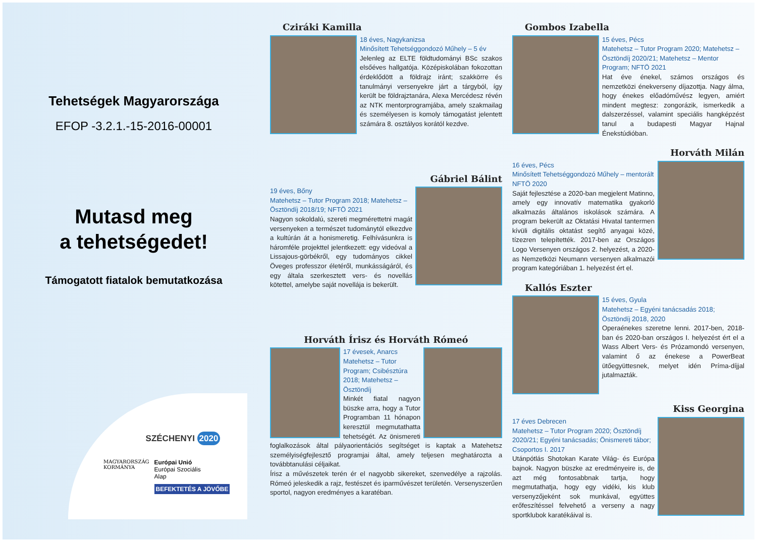Tehetségek Magyarországa
EFOP -3.2.1.-15-2016-00001
Mutasd meg
a tehetségedet!
Támogatott fiatalok bemutatkozása
SZÉCHENYI 2020
MAGYARORSZÁG
KORMÁNYA
Európai Unió
Európai Szociális
Alap
BEFEKTETÉS A JÖVŐBE
Cziráki Kamilla
18 éves, Nagykanizsa
Minősített Tehetséggondozó Műhely – 5 év
Jelenleg az ELTE földtudományi BSc szakos elsőéves hallgatója. Középiskolában fokozottan érdeklődött a földrajz iránt; szakkörre és tanulmányi versenyekre járt a tárgyból, így került be földrajztanára, Alexa Mercédesz révén az NTK mentorprogramjába, amely szakmailag és személyesen is komoly támogatást jelentett számára 8. osztályos korától kezdve.
Gábriel Bálint
19 éves, Bőny
Matehetsz – Tutor Program 2018; Matehetsz – Ösztöndíj 2018/19; NFTÖ 2021
Nagyon sokoldalú, szereti megmérettetni magát versenyeken a természet tudománytól elkezdve a kultúrán át a honismeretig. Felhívásunkra is háromféle projekttel jelentkezett: egy videóval a Lissajous-görbékről, egy tudományos cikkel Öveges professzor életéről, munkásságáról, és egy általa szerkesztett vers- és novellás kötettel, amelybe saját novellája is bekerült.
Horváth Írisz és Horváth Rómeó
17 évesek, Anarcs
Matehetsz – Tutor Program; Csibésztúra 2018; Matehetsz – Ösztöndíj
Minkét fiatal nagyon büszke arra, hogy a Tutor Programban 11 hónapon keresztül megmutathatta tehetségét. Az önismereti foglalkozások által pályaorientációs segítséget is kaptak a Matehetsz személyiségfejlesztő programjai által, amely teljesen meghatározta a továbbtanulási céljaikat.
Írisz a művészetek terén ér el nagyobb sikereket, szenvedélye a rajzolás. Rómeó jeleskedik a rajz, festészet és iparművészet területén. Versenyszerűen sportol, nagyon eredményes a karatéban.
Gombos Izabella
15 éves, Pécs
Matehetsz – Tutor Program 2020; Matehetsz – Ösztöndíj 2020/21; Matehetsz – Mentor Program; NFTÖ 2021
Hat éve énekel, számos országos és nemzetközi énekverseny díjazottja. Nagy álma, hogy énekes előadóművész legyen, amiért mindent megtesz: zongorázik, ismerkedik a dalszerzéssel, valamint speciális hangképzést tanul a budapesti Magyar Hajnal Énekstúdióban.
Horváth Milán
16 éves, Pécs
Minősített Tehetséggondozó Műhely – mentorált NFTÖ 2020
Saját fejlesztése a 2020-ban megjelent Matinno, amely egy innovatív matematika gyakorló alkalmazás általános iskolások számára. A program bekerült az Oktatási Hivatal tantermen kívüli digitális oktatást segítő anyagai közé, tízezren telepítették. 2017-ben az Országos Logo Versenyen országos 2. helyezést, a 2020-as Nemzetközi Neumann versenyen alkalmazói program kategóriában 1. helyezést ért el.
Kallós Eszter
15 éves, Gyula
Matehetsz – Egyéni tanácsadás 2018; Ösztöndíj 2018, 2020
Operaénekes szeretne lenni. 2017-ben, 2018-ban és 2020-ban országos I. helyezést ért el a Wass Albert Vers- és Prózamondó versenyen, valamint ő az énekese a PowerBeat ütőegyüttesnek, melyet idén Príma-díjjal jutalmazták.
Kiss Georgina
17 éves Debrecen
Matehetsz – Tutor Program 2020; Ösztöndíj 2020/21; Egyéni tanácsadás; Önismereti tábor; Csoportos I. 2017
Utánpótlás Shotokan Karate Világ- és Európa bajnok. Nagyon büszke az eredményeire is, de azt még fontosabbnak tartja, hogy megmutathatja, hogy egy vidéki, kis klub versenyzőjeként sok munkával, együttes erőfeszítéssel felvehető a verseny a nagy sportklubok karatékáival is.